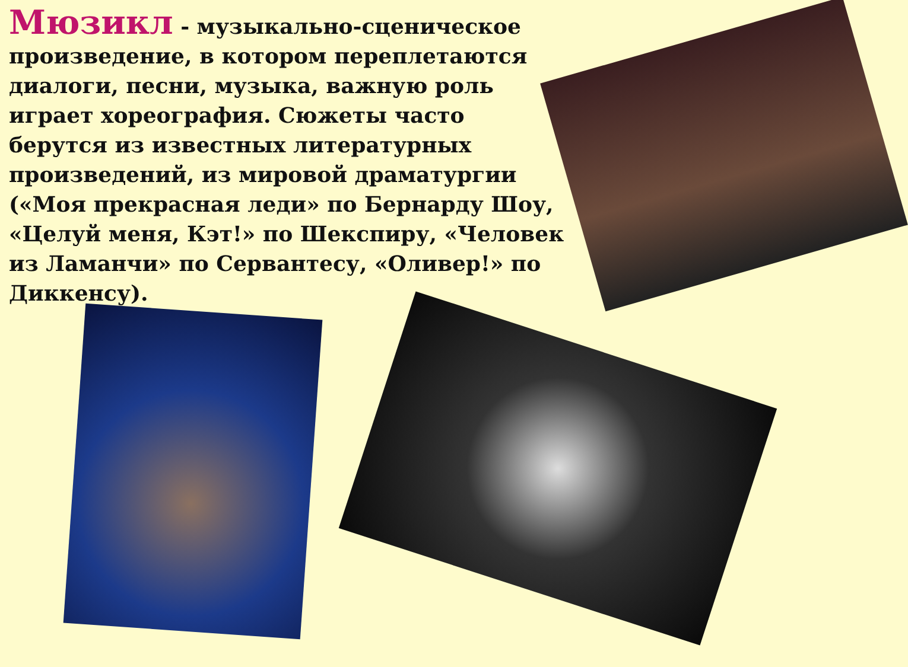Мюзикл - музыкально-сценическое произведение, в котором переплетаются диалоги, песни, музыка, важную роль играет хореография. Сюжеты часто берутся из известных литературных произведений, из мировой драматургии («Моя прекрасная леди» по Бернарду Шоу, «Целуй меня, Кэт!» по Шекспиру, «Человек из Ламанчи» по Сервантесу, «Оливер!» по Диккенсу).